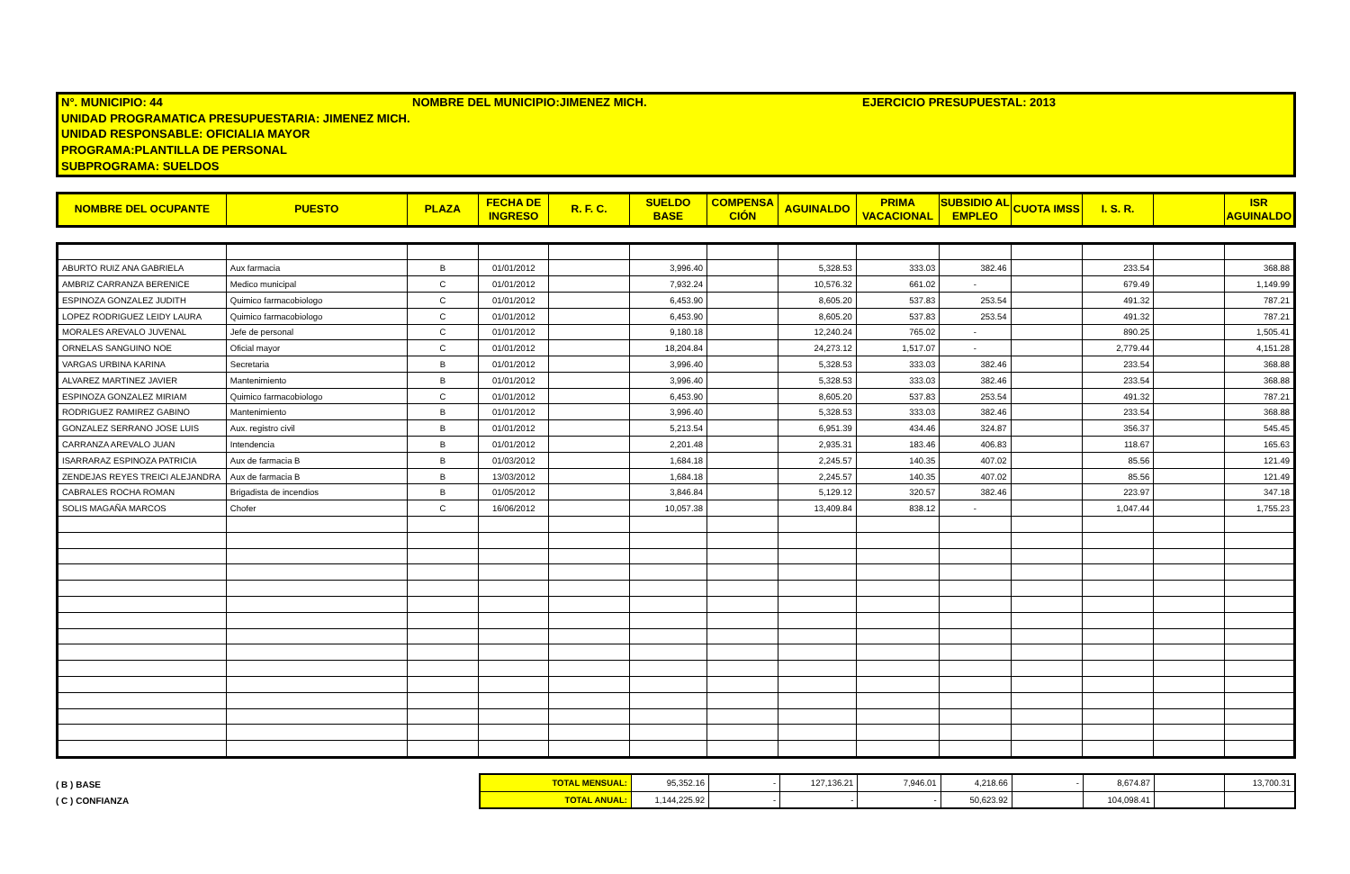N°. MUNICIPIO: 44 NOMBRE DEL MUNICIPIO:JIMENEZ MICH. EJERCICIO PRESUPUESTAL: 2013
UNIDAD PROGRAMATICA PRESUPUESTARIA: JIMENEZ MICH.
UNIDAD RESPONSABLE: OFICIALIA MAYOR
PROGRAMA:PLANTILLA DE PERSONAL
SUBPROGRAMA: SUELDOS
| NOMBRE DEL OCUPANTE | PUESTO | PLAZA | FECHA DE INGRESO | R. F. C. | SUELDO BASE | COMPENSA CIÓN | AGUINALDO | PRIMA VACACIONAL | SUBSIDIO AL EMPLEO | CUOTA IMSS | I. S. R. | | ISR AGUINALDO |
| --- | --- | --- | --- | --- | --- | --- | --- | --- | --- | --- | --- | --- | --- |
| ABURTO RUIZ ANA GABRIELA | Aux farmacia | B | 01/01/2012 | | 3,996.40 | | 5,328.53 | 333.03 | 382.46 | | 233.54 | | 368.88 |
| AMBRIZ CARRANZA BERENICE | Medico municipal | C | 01/01/2012 | | 7,932.24 | | 10,576.32 | 661.02 | - | | 679.49 | | 1,149.99 |
| ESPINOZA GONZALEZ JUDITH | Quimico farmacobiologo | C | 01/01/2012 | | 6,453.90 | | 8,605.20 | 537.83 | 253.54 | | 491.32 | | 787.21 |
| LOPEZ RODRIGUEZ LEIDY LAURA | Quimico farmacobiologo | C | 01/01/2012 | | 6,453.90 | | 8,605.20 | 537.83 | 253.54 | | 491.32 | | 787.21 |
| MORALES AREVALO JUVENAL | Jefe de personal | C | 01/01/2012 | | 9,180.18 | | 12,240.24 | 765.02 | - | | 890.25 | | 1,505.41 |
| ORNELAS SANGUINO NOE | Oficial mayor | C | 01/01/2012 | | 18,204.84 | | 24,273.12 | 1,517.07 | - | | 2,779.44 | | 4,151.28 |
| VARGAS URBINA KARINA | Secretaria | B | 01/01/2012 | | 3,996.40 | | 5,328.53 | 333.03 | 382.46 | | 233.54 | | 368.88 |
| ALVAREZ MARTINEZ JAVIER | Mantenimiento | B | 01/01/2012 | | 3,996.40 | | 5,328.53 | 333.03 | 382.46 | | 233.54 | | 368.88 |
| ESPINOZA GONZALEZ MIRIAM | Quimico farmacobiologo | C | 01/01/2012 | | 6,453.90 | | 8,605.20 | 537.83 | 253.54 | | 491.32 | | 787.21 |
| RODRIGUEZ RAMIREZ GABINO | Mantenimiento | B | 01/01/2012 | | 3,996.40 | | 5,328.53 | 333.03 | 382.46 | | 233.54 | | 368.88 |
| GONZALEZ SERRANO JOSE LUIS | Aux. registro civil | B | 01/01/2012 | | 5,213.54 | | 6,951.39 | 434.46 | 324.87 | | 356.37 | | 545.45 |
| CARRANZA AREVALO JUAN | Intendencia | B | 01/01/2012 | | 2,201.48 | | 2,935.31 | 183.46 | 406.83 | | 118.67 | | 165.63 |
| ISARRARAZ ESPINOZA PATRICIA | Aux de farmacia B | B | 01/03/2012 | | 1,684.18 | | 2,245.57 | 140.35 | 407.02 | | 85.56 | | 121.49 |
| ZENDEJAS REYES TREICI ALEJANDRA | Aux de farmacia B | B | 13/03/2012 | | 1,684.18 | | 2,245.57 | 140.35 | 407.02 | | 85.56 | | 121.49 |
| CABRALES ROCHA ROMAN | Brigadista de incendios | B | 01/05/2012 | | 3,846.84 | | 5,129.12 | 320.57 | 382.46 | | 223.97 | | 347.18 |
| SOLIS MAGAÑA MARCOS | Chofer | C | 16/06/2012 | | 10,057.38 | | 13,409.84 | 838.12 | - | | 1,047.44 | | 1,755.23 |
( B ) BASE
( C ) CONFIANZA
| TOTAL MENSUAL: | 95,352.16 | - | 127,136.21 | 7,946.01 | 4,218.66 | - | 8,674.87 | | 13,700.31 |
| TOTAL ANUAL: | 1,144,225.92 | - | - | - | 50,623.92 | | 104,098.41 | | |